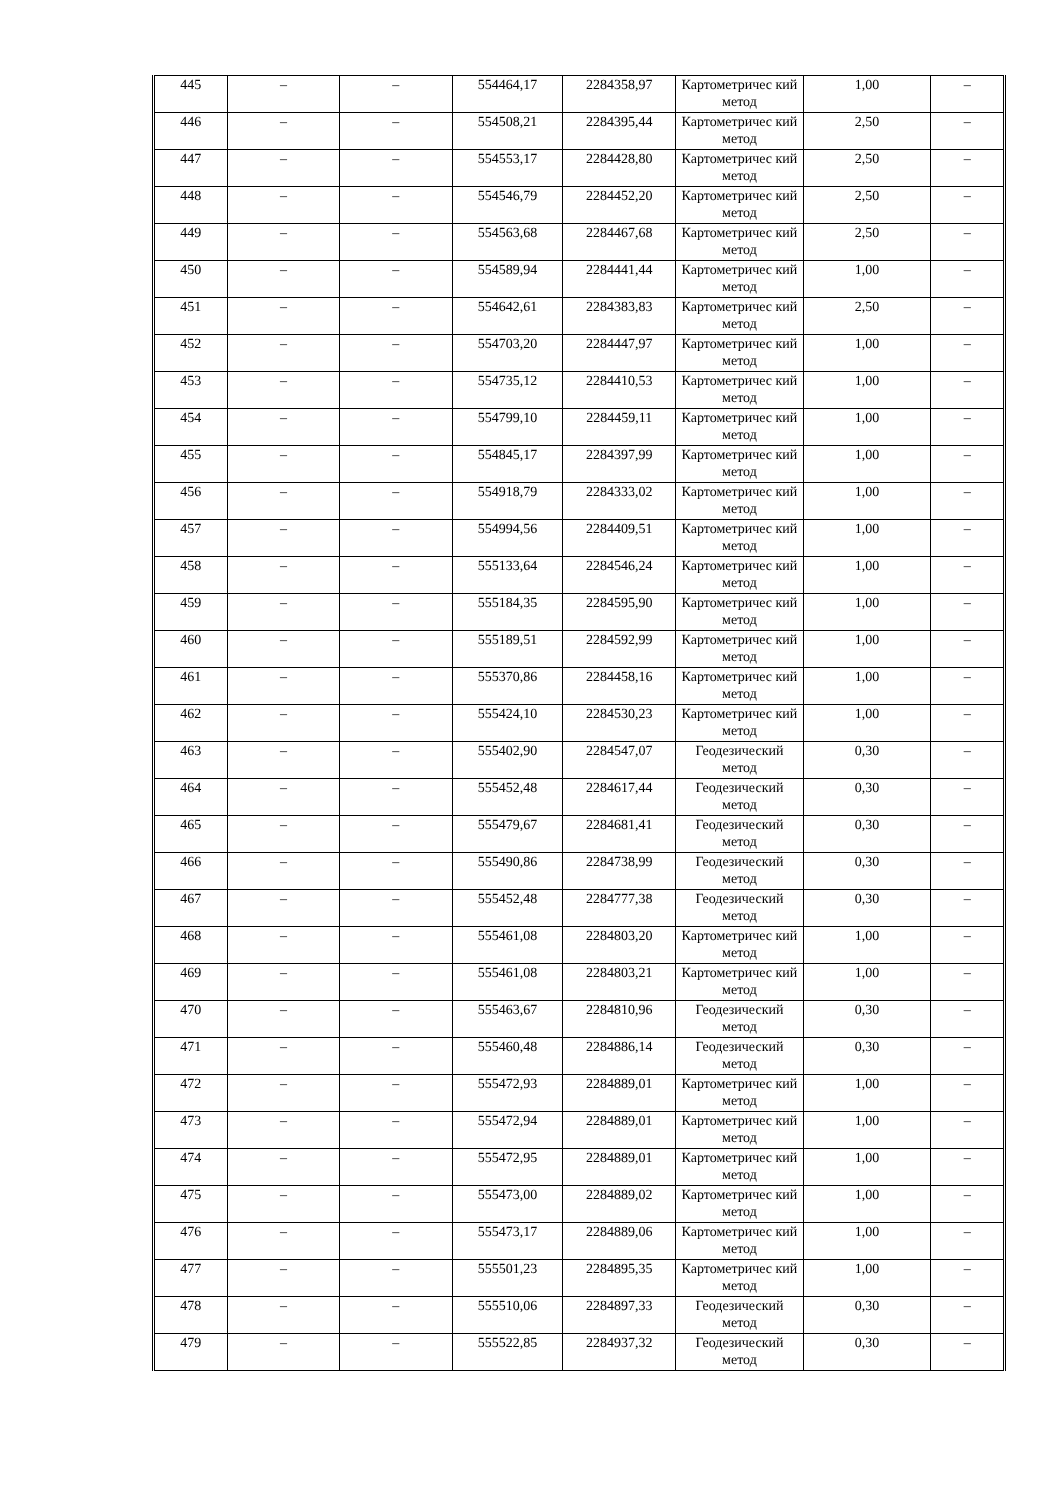| 445 | – | – | 554464,17 | 2284358,97 | Картометричес кий метод | 1,00 | – |
| 446 | – | – | 554508,21 | 2284395,44 | Картометричес кий метод | 2,50 | – |
| 447 | – | – | 554553,17 | 2284428,80 | Картометричес кий метод | 2,50 | – |
| 448 | – | – | 554546,79 | 2284452,20 | Картометричес кий метод | 2,50 | – |
| 449 | – | – | 554563,68 | 2284467,68 | Картометричес кий метод | 2,50 | – |
| 450 | – | – | 554589,94 | 2284441,44 | Картометричес кий метод | 1,00 | – |
| 451 | – | – | 554642,61 | 2284383,83 | Картометричес кий метод | 2,50 | – |
| 452 | – | – | 554703,20 | 2284447,97 | Картометричес кий метод | 1,00 | – |
| 453 | – | – | 554735,12 | 2284410,53 | Картометричес кий метод | 1,00 | – |
| 454 | – | – | 554799,10 | 2284459,11 | Картометричес кий метод | 1,00 | – |
| 455 | – | – | 554845,17 | 2284397,99 | Картометричес кий метод | 1,00 | – |
| 456 | – | – | 554918,79 | 2284333,02 | Картометричес кий метод | 1,00 | – |
| 457 | – | – | 554994,56 | 2284409,51 | Картометричес кий метод | 1,00 | – |
| 458 | – | – | 555133,64 | 2284546,24 | Картометричес кий метод | 1,00 | – |
| 459 | – | – | 555184,35 | 2284595,90 | Картометричес кий метод | 1,00 | – |
| 460 | – | – | 555189,51 | 2284592,99 | Картометричес кий метод | 1,00 | – |
| 461 | – | – | 555370,86 | 2284458,16 | Картометричес кий метод | 1,00 | – |
| 462 | – | – | 555424,10 | 2284530,23 | Картометричес кий метод | 1,00 | – |
| 463 | – | – | 555402,90 | 2284547,07 | Геодезический метод | 0,30 | – |
| 464 | – | – | 555452,48 | 2284617,44 | Геодезический метод | 0,30 | – |
| 465 | – | – | 555479,67 | 2284681,41 | Геодезический метод | 0,30 | – |
| 466 | – | – | 555490,86 | 2284738,99 | Геодезический метод | 0,30 | – |
| 467 | – | – | 555452,48 | 2284777,38 | Геодезический метод | 0,30 | – |
| 468 | – | – | 555461,08 | 2284803,20 | Картометричес кий метод | 1,00 | – |
| 469 | – | – | 555461,08 | 2284803,21 | Картометричес кий метод | 1,00 | – |
| 470 | – | – | 555463,67 | 2284810,96 | Геодезический метод | 0,30 | – |
| 471 | – | – | 555460,48 | 2284886,14 | Геодезический метод | 0,30 | – |
| 472 | – | – | 555472,93 | 2284889,01 | Картометричес кий метод | 1,00 | – |
| 473 | – | – | 555472,94 | 2284889,01 | Картометричес кий метод | 1,00 | – |
| 474 | – | – | 555472,95 | 2284889,01 | Картометричес кий метод | 1,00 | – |
| 475 | – | – | 555473,00 | 2284889,02 | Картометричес кий метод | 1,00 | – |
| 476 | – | – | 555473,17 | 2284889,06 | Картометричес кий метод | 1,00 | – |
| 477 | – | – | 555501,23 | 2284895,35 | Картометричес кий метод | 1,00 | – |
| 478 | – | – | 555510,06 | 2284897,33 | Геодезический метод | 0,30 | – |
| 479 | – | – | 555522,85 | 2284937,32 | Геодезический метод | 0,30 | – |